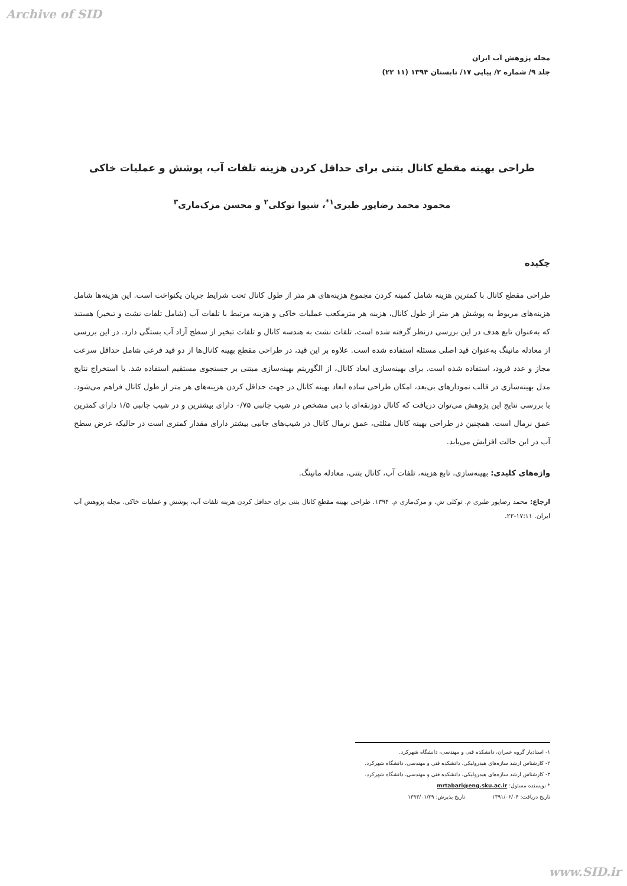Archive of SID
مجله پژوهش آب ایران
جلد ۹/ شماره ۲/ پیاپی ۱۷/ تابستان ۱۳۹۴ (۱۱ ۲۲)
طراحی بهینه مقطع کانال بتنی برای حداقل کردن هزینه تلفات آب، پوشش و عملیات خاکی
محمود محمد رضاپور طبری<sup>۱*</sup>، شیوا توکلی<sup>۲</sup> و محسن مزک‌ماری<sup>۳</sup>
چکیده
طراحی مقطع کانال با کمترین هزینه شامل کمینه کردن مجموع هزینه‌های هر متر از طول کانال تحت شرایط جریان یکنواخت است. این هزینه‌ها شامل هزینه‌های مربوط به پوشش هر متر از طول کانال، هزینه هر مترمکعب عملیات خاکی و هزینه مرتبط با تلفات آب (شامل تلفات نشت و تبخیر) هستند که به‌عنوان تابع هدف در این بررسی درنظر گرفته شده است. تلفات نشت به هندسه کانال و تلفات تبخیر از سطح آزاد آب بستگی دارد. در این بررسی از معادله مانینگ به‌عنوان قید اصلی مسئله استفاده شده است. علاوه بر این قید، در طراحی مقطع بهینه کانال‌ها از دو قید فرعی شامل حداقل سرعت مجاز و عدد فرود، استفاده شده است. برای بهینه‌سازی ابعاد کانال، از الگوریتم بهینه‌سازی مبتنی بر جستجوی مستقیم استفاده شد. با استخراج نتایج مدل بهینه‌سازی در قالب نمودارهای بی‌بعد، امکان طراحی ساده ابعاد بهینه کانال در جهت حداقل کردن هزینه‌های هر متر از طول کانال فراهم می‌شود. با بررسی نتایج این پژوهش می‌توان دریافت که کانال ذوزنقه‌ای با دبی مشخص در شیب جانبی ۰/۷۵ دارای بیشترین و در شیب جانبی ۱/۵ دارای کمترین عمق نرمال است. همچنین در طراحی بهینه کانال مثلثی، عمق نرمال کانال در شیب‌های جانبی بیشتر دارای مقدار کمتری است در حالیکه عرض سطح آب در این حالت افزایش می‌یابد.
واژه‌های کلیدی: بهینه‌سازی، تابع هزینه، تلفات آب، کانال بتنی، معادله مانینگ.
ارجاع: محمد رضاپور طبری م. توکلی ش. و مزک‌ماری م. ۱۳۹۴. طراحی بهینه مقطع کانال بتنی برای حداقل کردن هزینه تلفات آب، پوشش و عملیات خاکی. مجله پژوهش آب ایران. ۱۷:۱۱-۲۲.
۱- استادیار گروه عمران، دانشکده فنی و مهندسی، دانشگاه شهرکرد.
۲- کارشناس ارشد سازه‌های هیدرولیکی، دانشکده فنی و مهندسی، دانشگاه شهرکرد.
۳- کارشناس ارشد سازه‌های هیدرولیکی، دانشکده فنی و مهندسی، دانشگاه شهرکرد.
* نویسنده مسئول: mrtabari@eng.sku.ac.ir
تاریخ دریافت: ۱۳۹۱/۰۶/۰۴ تاریخ پذیرش: ۱۳۹۳/۰۱/۲۹
www.SID.ir